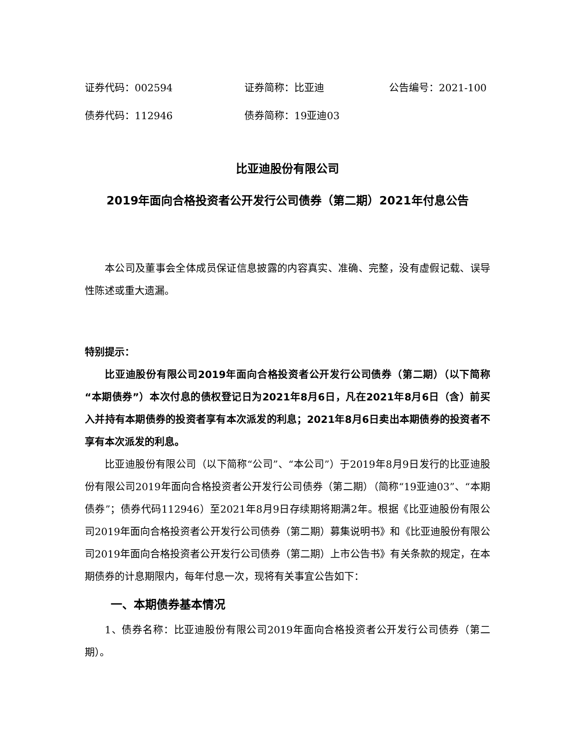证券代码：002594 证券简称：比亚迪 公告编号：2021-100
债券代码：112946 债券简称：19亚迪03
比亚迪股份有限公司
2019年面向合格投资者公开发行公司债券（第二期）2021年付息公告
本公司及董事会全体成员保证信息披露的内容真实、准确、完整，没有虚假记载、误导性陈述或重大遗漏。
特别提示：
比亚迪股份有限公司2019年面向合格投资者公开发行公司债券（第二期）（以下简称“本期债券”）本次付息的债权登记日为2021年8月6日，凡在2021年8月6日（含）前买入并持有本期债券的投资者享有本次派发的利息；2021年8月6日卖出本期债券的投资者不享有本次派发的利息。
比亚迪股份有限公司（以下简称“公司”、“本公司”）于2019年8月9日发行的比亚迪股份有限公司2019年面向合格投资者公开发行公司债券（第二期）（简称“19亚迪03”、“本期债券”；债券代码112946）至2021年8月9日存续期将期满2年。根据《比亚迪股份有限公司2019年面向合格投资者公开发行公司债券（第二期）募集说明书》和《比亚迪股份有限公司2019年面向合格投资者公开发行公司债券（第二期）上市公告书》有关条款的规定，在本期债券的计息期限内，每年付息一次，现将有关事宜公告如下：
一、本期债券基本情况
1、债券名称：比亚迪股份有限公司2019年面向合格投资者公开发行公司债券（第二期）。